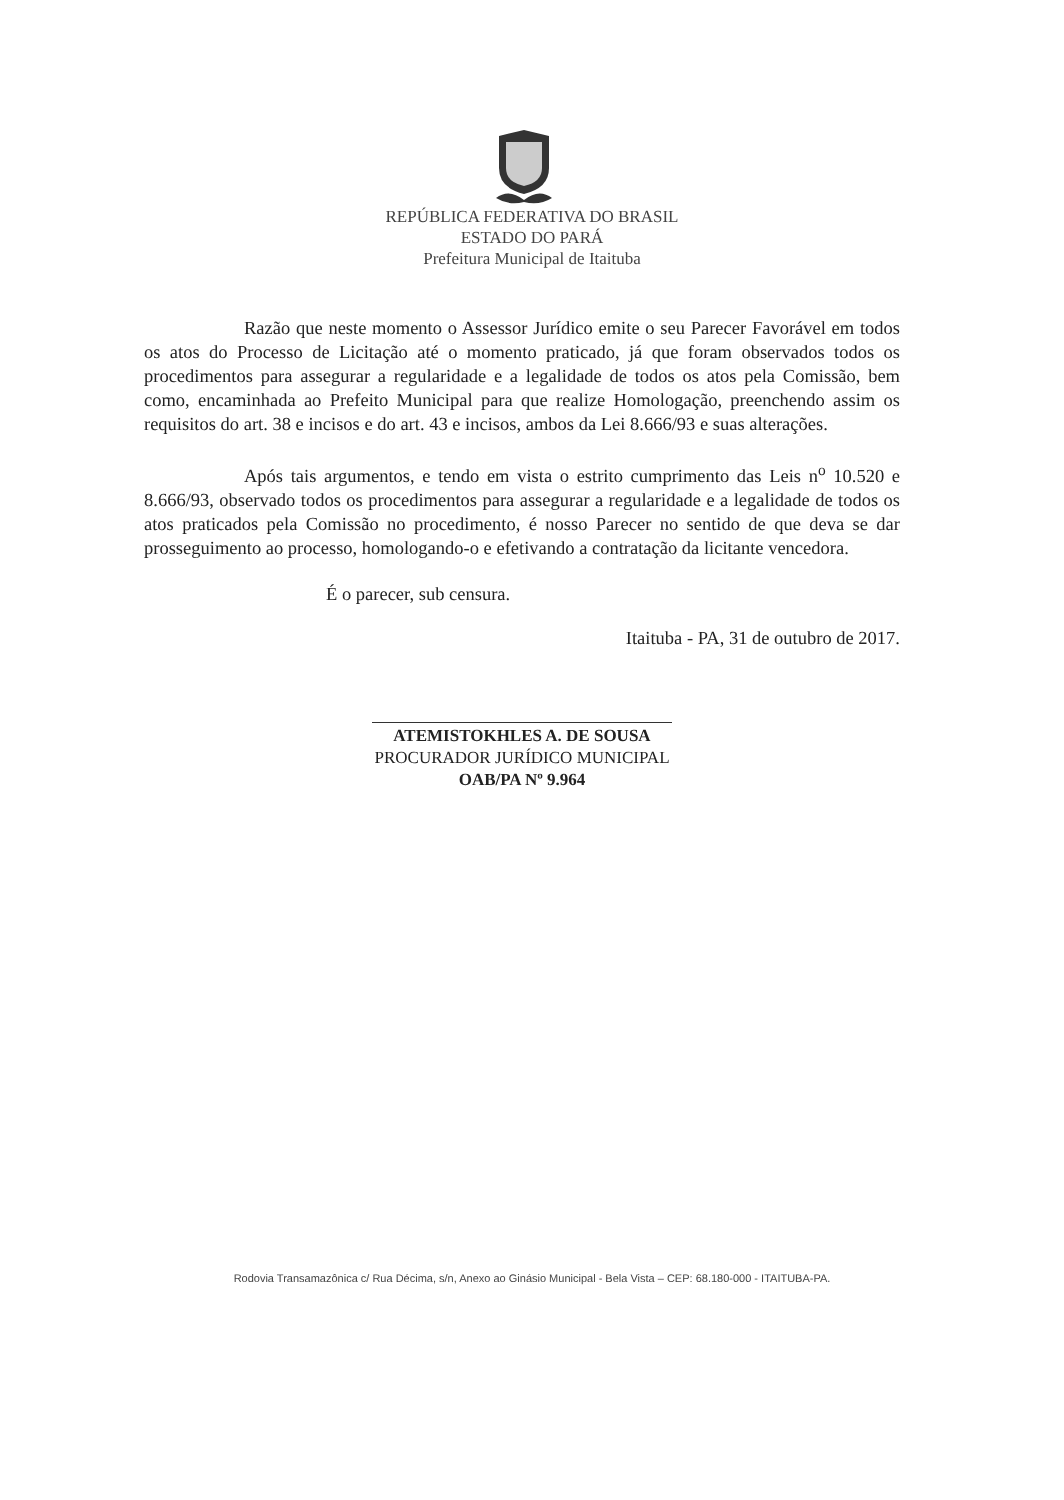REPÚBLICA FEDERATIVA DO BRASIL
ESTADO DO PARÁ
Prefeitura Municipal de Itaituba
Razão que neste momento o Assessor Jurídico emite o seu Parecer Favorável em todos os atos do Processo de Licitação até o momento praticado, já que foram observados todos os procedimentos para assegurar a regularidade e a legalidade de todos os atos pela Comissão, bem como, encaminhada ao Prefeito Municipal para que realize Homologação, preenchendo assim os requisitos do art. 38 e incisos e do art. 43 e incisos, ambos da Lei 8.666/93 e suas alterações.
Após tais argumentos, e tendo em vista o estrito cumprimento das Leis n<sup>o</sup> 10.520 e 8.666/93, observado todos os procedimentos para assegurar a regularidade e a legalidade de todos os atos praticados pela Comissão no procedimento, é nosso Parecer no sentido de que deva se dar prosseguimento ao processo, homologando-o e efetivando a contratação da licitante vencedora.
É o parecer, sub censura.
Itaituba - PA, 31 de outubro de 2017.
ATEMISTOKHLES A. DE SOUSA
PROCURADOR JURÍDICO MUNICIPAL
OAB/PA Nº 9.964
Rodovia Transamazônica c/ Rua Décima, s/n, Anexo ao Ginásio Municipal - Bela Vista – CEP: 68.180-000 - ITAITUBA-PA.